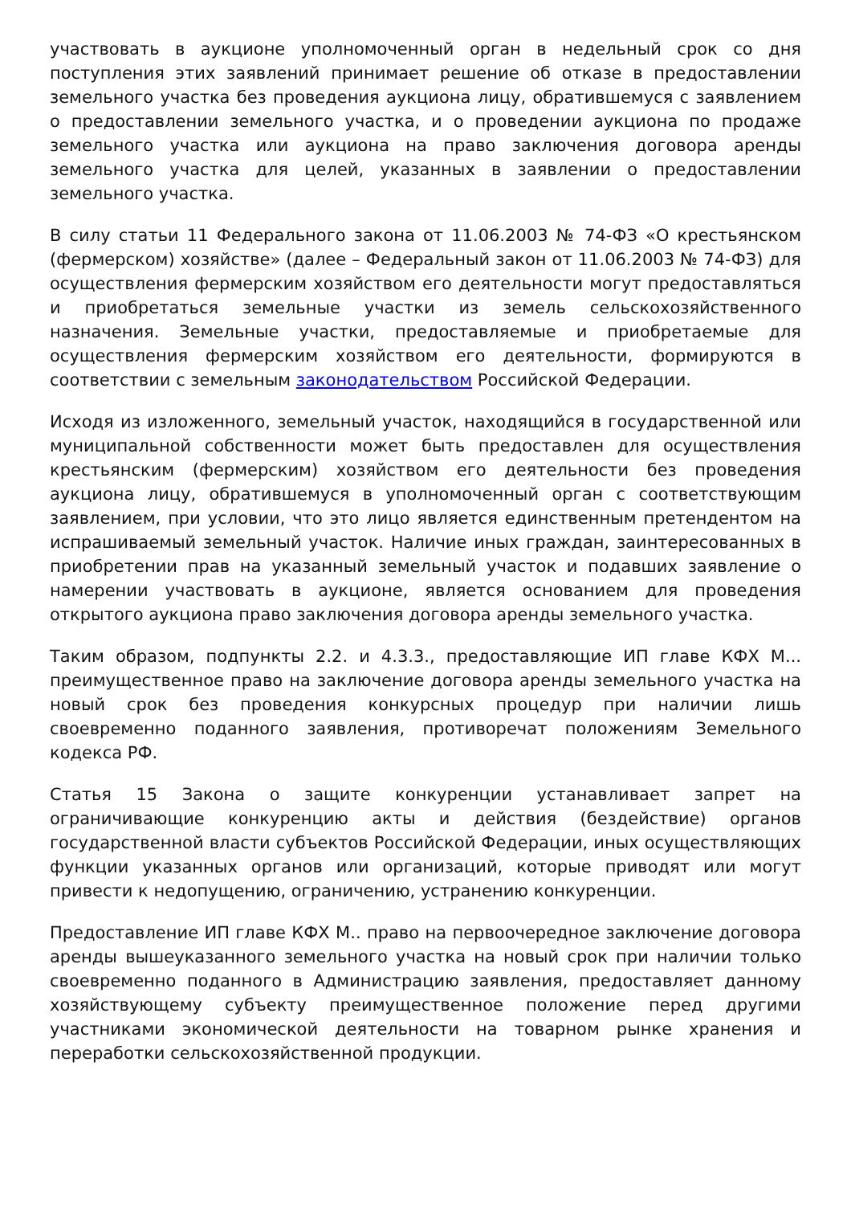участвовать в аукционе уполномоченный орган в недельный срок со дня поступления этих заявлений принимает решение об отказе в предоставлении земельного участка без проведения аукциона лицу, обратившемуся с заявлением о предоставлении земельного участка, и о проведении аукциона по продаже земельного участка или аукциона на право заключения договора аренды земельного участка для целей, указанных в заявлении о предоставлении земельного участка.
В силу статьи 11 Федерального закона от 11.06.2003 № 74-ФЗ «О крестьянском (фермерском) хозяйстве» (далее – Федеральный закон от 11.06.2003 № 74-ФЗ) для осуществления фермерским хозяйством его деятельности могут предоставляться и приобретаться земельные участки из земель сельскохозяйственного назначения. Земельные участки, предоставляемые и приобретаемые для осуществления фермерским хозяйством его деятельности, формируются в соответствии с земельным законодательством Российской Федерации.
Исходя из изложенного, земельный участок, находящийся в государственной или муниципальной собственности может быть предоставлен для осуществления крестьянским (фермерским) хозяйством его деятельности без проведения аукциона лицу, обратившемуся в уполномоченный орган с соответствующим заявлением, при условии, что это лицо является единственным претендентом на испрашиваемый земельный участок. Наличие иных граждан, заинтересованных в приобретении прав на указанный земельный участок и подавших заявление о намерении участвовать в аукционе, является основанием для проведения открытого аукциона право заключения договора аренды земельного участка.
Таким образом, подпункты 2.2. и 4.3.3., предоставляющие ИП главе КФХ М... преимущественное право на заключение договора аренды земельного участка на новый срок без проведения конкурсных процедур при наличии лишь своевременно поданного заявления, противоречат положениям Земельного кодекса РФ.
Статья 15 Закона о защите конкуренции устанавливает запрет на ограничивающие конкуренцию акты и действия (бездействие) органов государственной власти субъектов Российской Федерации, иных осуществляющих функции указанных органов или организаций, которые приводят или могут привести к недопущению, ограничению, устранению конкуренции.
Предоставление ИП главе КФХ М.. право на первоочередное заключение договора аренды вышеуказанного земельного участка на новый срок при наличии только своевременно поданного в Администрацию заявления, предоставляет данному хозяйствующему субъекту преимущественное положение перед другими участниками экономической деятельности на товарном рынке хранения и переработки сельскохозяйственной продукции.